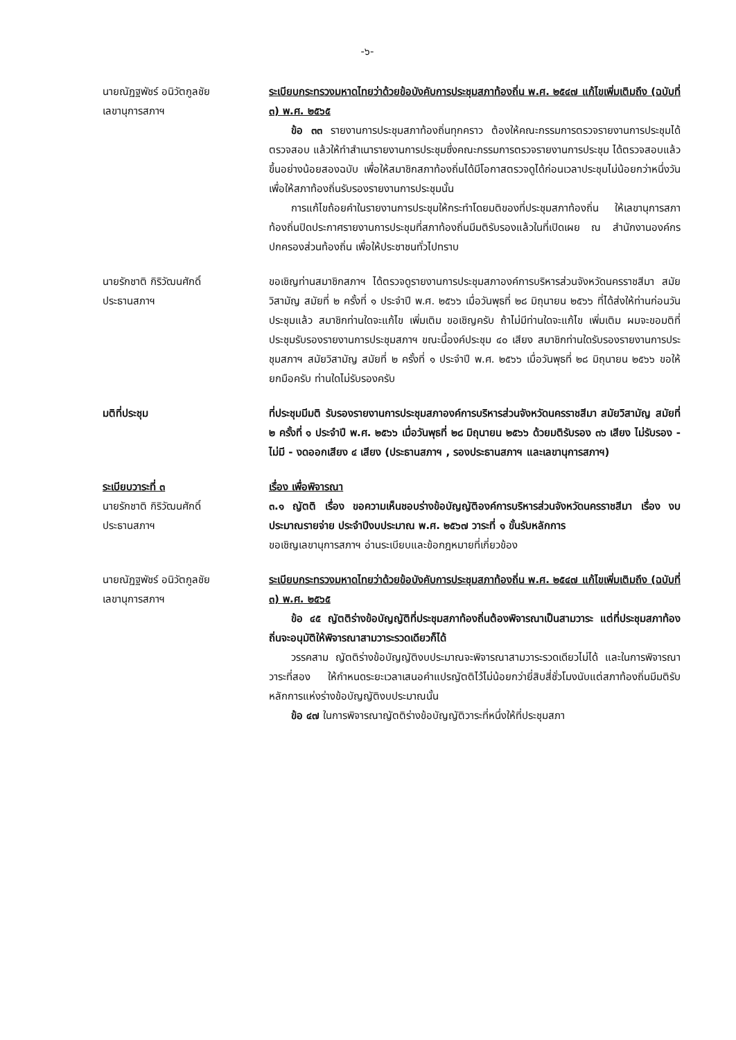-๖-
นายณัฏฐพัชร์ อนิวัตกูลชัย
เลขานุการสภาฯ
ระเบียบกระทรวงมหาดไทยว่าด้วยข้อบังคับการประชุมสภาท้องถิ่น พ.ศ. ๒๕๔๗ แก้ไขเพิ่มเติมถึง (ฉบับที่ ๓) พ.ศ. ๒๕๖๕
ข้อ ๓๓ รายงานการประชุมสภาท้องถิ่นทุกคราว ต้องให้คณะกรรมการตรวจรายงานการประชุมได้ตรวจสอบ แล้วให้ทำสำเนารายงานการประชุมซึ่งคณะกรรมการตรวจรายงานการประชุม ได้ตรวจสอบแล้วขึ้นอย่างน้อยสองฉบับ เพื่อให้สมาชิกสภาท้องถิ่นได้มีโอกาสตรวจดูได้ก่อนเวลาประชุมไม่น้อยกว่าหนึ่งวัน เพื่อให้สภาท้องถิ่นรับรองรายงานการประชุมนั้น
การแก้ไขถ้อยคำในรายงานการประชุมให้กระทำโดยมติของที่ประชุมสภาท้องถิ่น ให้เลขานุการสภาท้องถิ่นปิดประกาศรายงานการประชุมที่สภาท้องถิ่นมีมติรับรองแล้วในที่เปิดเผย ณ สำนักงานองค์กรปกครองส่วนท้องถิ่น เพื่อให้ประชาชนทั่วไปทราบ
นายรักชาติ กิริวัฒนศักดิ์
ประธานสภาฯ
ขอเชิญท่านสมาชิกสภาฯ ได้ตรวจดูรายงานการประชุมสภาองค์การบริหารส่วนจังหวัดนครราชสีมา สมัยวิสามัญ สมัยที่ ๒ ครั้งที่ ๑ ประจำปี พ.ศ. ๒๕๖๖ เมื่อวันพุธที่ ๒๘ มิถุนายน ๒๕๖๖ ที่ได้ส่งให้ท่านก่อนวันประชุมแล้ว สมาชิกท่านใดจะแก้ไข เพิ่มเติม ขอเชิญครับ ถ้าไม่มีท่านใดจะแก้ไข เพิ่มเติม ผมจะขอมติที่ประชุมรับรองรายงานการประชุมสภาฯ ขณะนี้องค์ประชุม ๔๐ เสียง สมาชิกท่านใดรับรองรายงานการประชุมสภาฯ สมัยวิสามัญ สมัยที่ ๒ ครั้งที่ ๑ ประจำปี พ.ศ. ๒๕๖๖ เมื่อวันพุธที่ ๒๘ มิถุนายน ๒๕๖๖ ขอให้ยกมือครับ ท่านใดไม่รับรองครับ
มติที่ประชุม ที่ประชุมมีมติ รับรองรายงานการประชุมสภาองค์การบริหารส่วนจังหวัดนครราชสีมา สมัยวิสามัญ สมัยที่ ๒ ครั้งที่ ๑ ประจำปี พ.ศ. ๒๕๖๖ เมื่อวันพุธที่ ๒๘ มิถุนายน ๒๕๖๖ ด้วยมติรับรอง ๓๖ เสียง ไม่รับรอง - ไม่มี - งดออกเสียง ๔ เสียง (ประธานสภาฯ , รองประธานสภาฯ และเลขานุการสภาฯ)
ระเบียบวาระที่ ๓
นายรักชาติ กิริวัฒนศักดิ์
ประธานสภาฯ
เรื่อง เพื่อพิจารณา
๓.๑ ญัตติ เรื่อง ขอความเห็นชอบร่างข้อบัญญัติองค์การบริหารส่วนจังหวัดนครราชสีมา เรื่อง งบประมาณรายจ่าย ประจำปีงบประมาณ พ.ศ. ๒๕๖๗ วาระที่ ๑ ขั้นรับหลักการ
ขอเชิญเลขานุการสภาฯ อ่านระเบียบและข้อกฎหมายที่เกี่ยวข้อง
นายณัฏฐพัชร์ อนิวัตกูลชัย
เลขานุการสภาฯ
ระเบียบกระทรวงมหาดไทยว่าด้วยข้อบังคับการประชุมสภาท้องถิ่น พ.ศ. ๒๕๔๗ แก้ไขเพิ่มเติมถึง (ฉบับที่ ๓) พ.ศ. ๒๕๖๕
ข้อ ๔๕ ญัตติร่างข้อบัญญัติที่ประชุมสภาท้องถิ่นต้องพิจารณาเป็นสามวาระ แต่ที่ประชุมสภาท้องถิ่นจะอนุมัติให้พิจารณาสามวาระรวดเดียวก็ได้
วรรคสาม ญัตติร่างข้อบัญญัติงบประมาณจะพิจารณาสามวาระรวดเดียวไม่ได้ และในการพิจารณาวาระที่สอง ให้กำหนดระยะเวลาเสนอคำแปรญัตติไว้ไม่น้อยกว่ายี่สิบสี่ชั่วโมงนับแต่สภาท้องถิ่นมีมติรับหลักการแห่งร่างข้อบัญญัติงบประมาณนั้น
ข้อ ๔๗ ในการพิจารณาญัตติร่างข้อบัญญัติวาระที่หนึ่งให้ที่ประชุมสภา